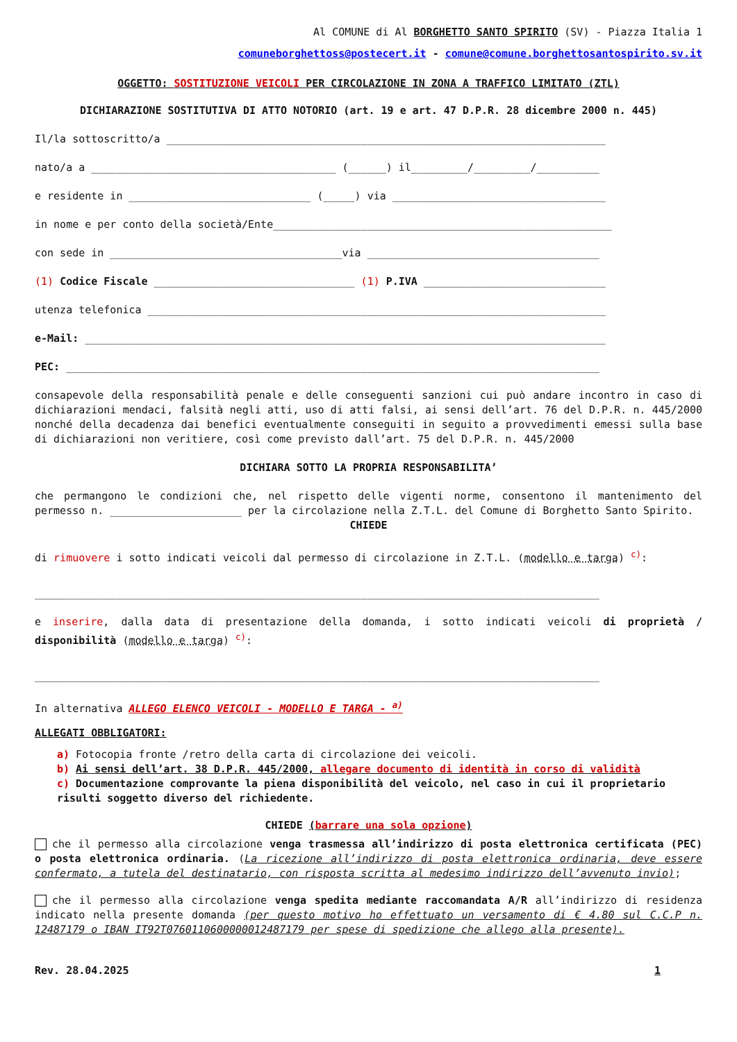Al COMUNE di Al BORGHETTO SANTO SPIRITO (SV) - Piazza Italia 1
comuneborghettoss@postecert.it - comune@comune.borghettosantospirito.sv.it
OGGETTO: SOSTITUZIONE VEICOLI PER CIRCOLAZIONE IN ZONA A TRAFFICO LIMITATO (ZTL)
DICHIARAZIONE SOSTITUTIVA DI ATTO NOTORIO (art. 19 e art. 47 D.P.R. 28 dicembre 2000 n. 445)
Il/la sottoscritto/a ______________________________________________________________________
nato/a a _______________________________________ (______) il_________/_________/__________
e residente in _____________________________ (_____) via __________________________________
in nome e per conto della società/Ente______________________________________________________
con sede in _____________________________________via _____________________________________
(1) Codice Fiscale ________________________________ (1) P.IVA _____________________________
utenza telefonica _________________________________________________________________________
e-Mail: ___________________________________________________________________________________
PEC: _____________________________________________________________________________________
consapevole della responsabilità penale e delle conseguenti sanzioni cui può andare incontro in caso di dichiarazioni mendaci, falsità negli atti, uso di atti falsi, ai sensi dell’art. 76 del D.P.R. n. 445/2000 nonché della decadenza dai benefici eventualmente conseguiti in seguito a provvedimenti emessi sulla base di dichiarazioni non veritiere, così come previsto dall’art. 75 del D.P.R. n. 445/2000
DICHIARA SOTTO LA PROPRIA RESPONSABILITA’
che permangono le condizioni che, nel rispetto delle vigenti norme, consentono il mantenimento del permesso n. _____________________ per la circolazione nella Z.T.L. del Comune di Borghetto Santo Spirito.
CHIEDE
di rimuovere i sotto indicati veicoli dal permesso di circolazione in Z.T.L. (modello e targa) <sup>c)</sup>:
__________________________________________________________________________________________
e inserire, dalla data di presentazione della domanda, i sotto indicati veicoli di proprietà / disponibilità (modello e targa) <sup>c)</sup>:
__________________________________________________________________________________________
In alternativa ALLEGO ELENCO VEICOLI - MODELLO E TARGA - <sup>a)</sup>
ALLEGATI OBBLIGATORI:
a) Fotocopia fronte /retro della carta di circolazione dei veicoli.
b) Ai sensi dell’art. 38 D.P.R. 445/2000, allegare documento di identità in corso di validità
c) Documentazione comprovante la piena disponibilità del veicolo, nel caso in cui il proprietario risulti soggetto diverso del richiedente.
CHIEDE (barrare una sola opzione)
che il permesso alla circolazione venga trasmessa all’indirizzo di posta elettronica certificata (PEC) o posta elettronica ordinaria. (La ricezione all’indirizzo di posta elettronica ordinaria, deve essere confermato, a tutela del destinatario, con risposta scritta al medesimo indirizzo dell’avvenuto invio);
che il permesso alla circolazione venga spedita mediante raccomandata A/R all’indirizzo di residenza indicato nella presente domanda (per questo motivo ho effettuato un versamento di € 4.80 sul C.C.P n. 12487179 o IBAN IT92T0760110600000012487179 per spese di spedizione che allego alla presente).
Rev. 28.04.2025 1